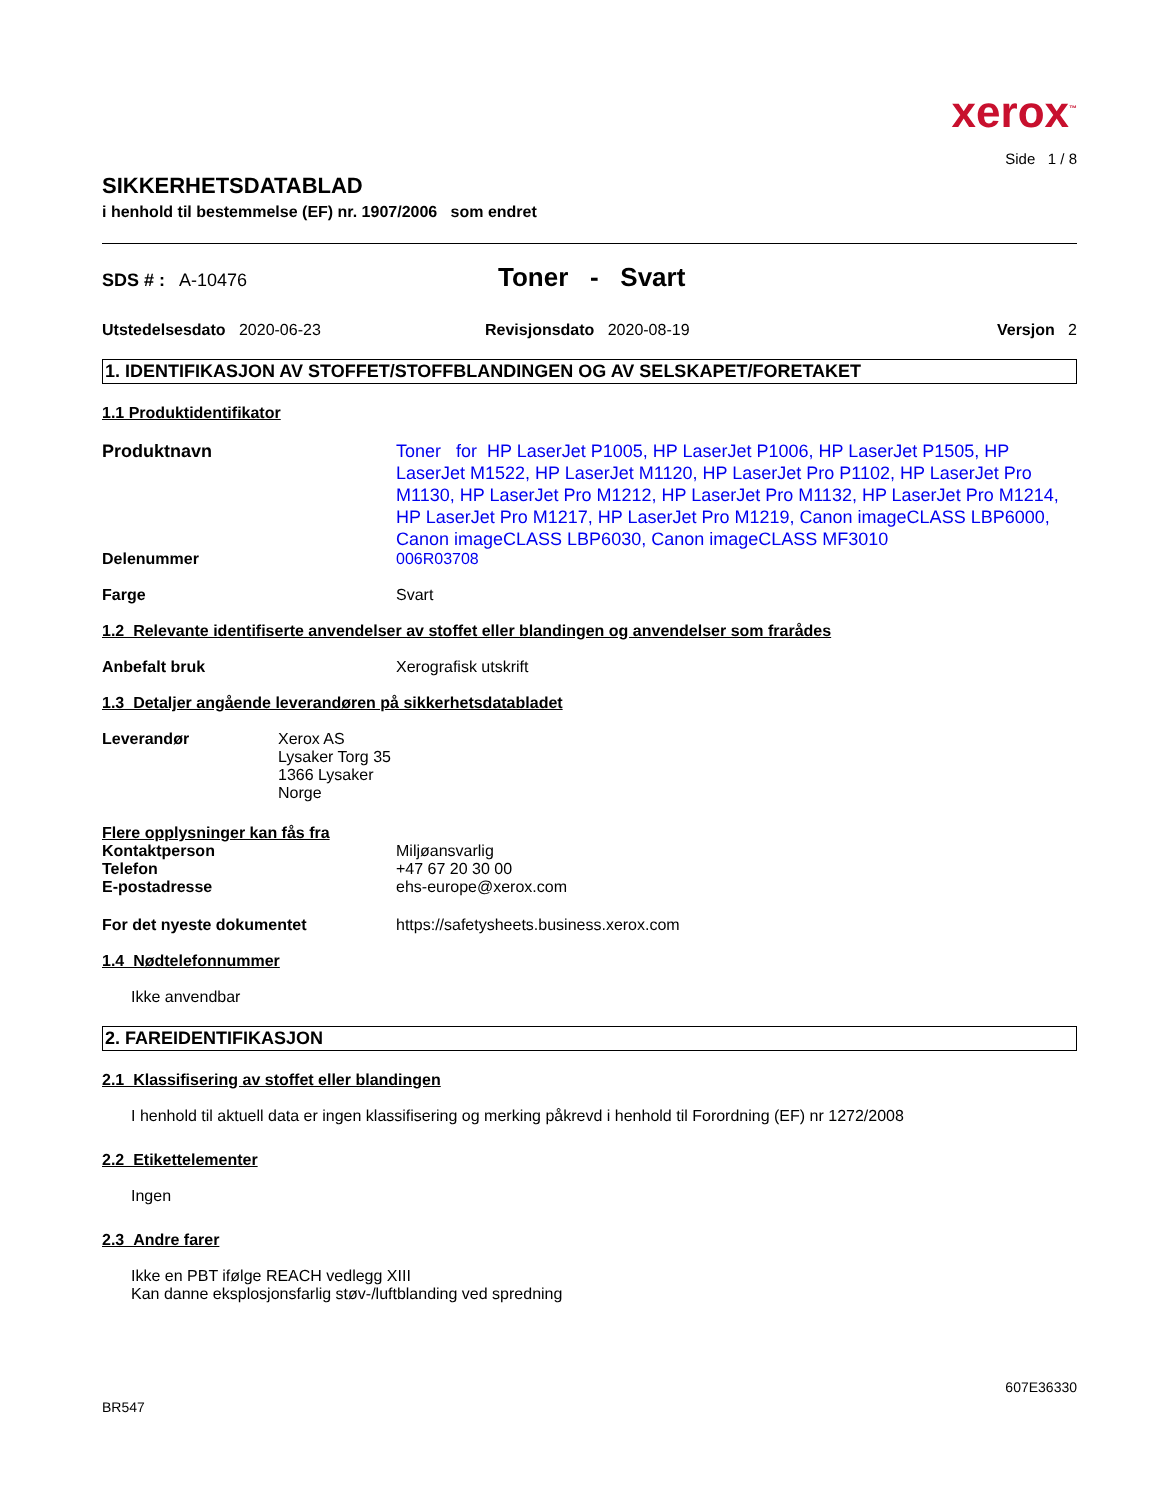xerox<sup>™</sup>
Side 1 / 8
SIKKERHETSDATABLAD
i henhold til bestemmelse (EF) nr. 1907/2006 som endret
SDS # : A-10476
Toner - Svart
Utstedelsesdato 2020-06-23 Revisjonsdato 2020-08-19 Versjon 2
1. IDENTIFIKASJON AV STOFFET/STOFFBLANDINGEN OG AV SELSKAPET/FORETAKET
1.1 Produktidentifikator
Produktnavn
Toner for HP LaserJet P1005, HP LaserJet P1006, HP LaserJet P1505, HP LaserJet M1522, HP LaserJet M1120, HP LaserJet Pro P1102, HP LaserJet Pro M1130, HP LaserJet Pro M1212, HP LaserJet Pro M1132, HP LaserJet Pro M1214, HP LaserJet Pro M1217, HP LaserJet Pro M1219, Canon imageCLASS LBP6000, Canon imageCLASS LBP6030, Canon imageCLASS MF3010
Delenummer 006R03708
Farge Svart
1.2 Relevante identifiserte anvendelser av stoffet eller blandingen og anvendelser som frarådes
Anbefalt bruk Xerografisk utskrift
1.3 Detaljer angående leverandøren på sikkerhetsdatabladet
Leverandør Xerox AS
Lysaker Torg 35
1366 Lysaker
Norge
Flere opplysninger kan fås fra
Kontaktperson
Telefon
E-postadresse
Miljøansvarlig
+47 67 20 30 00
ehs-europe@xerox.com
For det nyeste dokumentet https://safetysheets.business.xerox.com
1.4 Nødtelefonnummer
Ikke anvendbar
2. FAREIDENTIFIKASJON
2.1 Klassifisering av stoffet eller blandingen
I henhold til aktuell data er ingen klassifisering og merking påkrevd i henhold til Forordning (EF) nr 1272/2008
2.2 Etikettelementer
Ingen
2.3 Andre farer
Ikke en PBT ifølge REACH vedlegg XIII
Kan danne eksplosjonsfarlig støv-/luftblanding ved spredning
607E36330
BR547